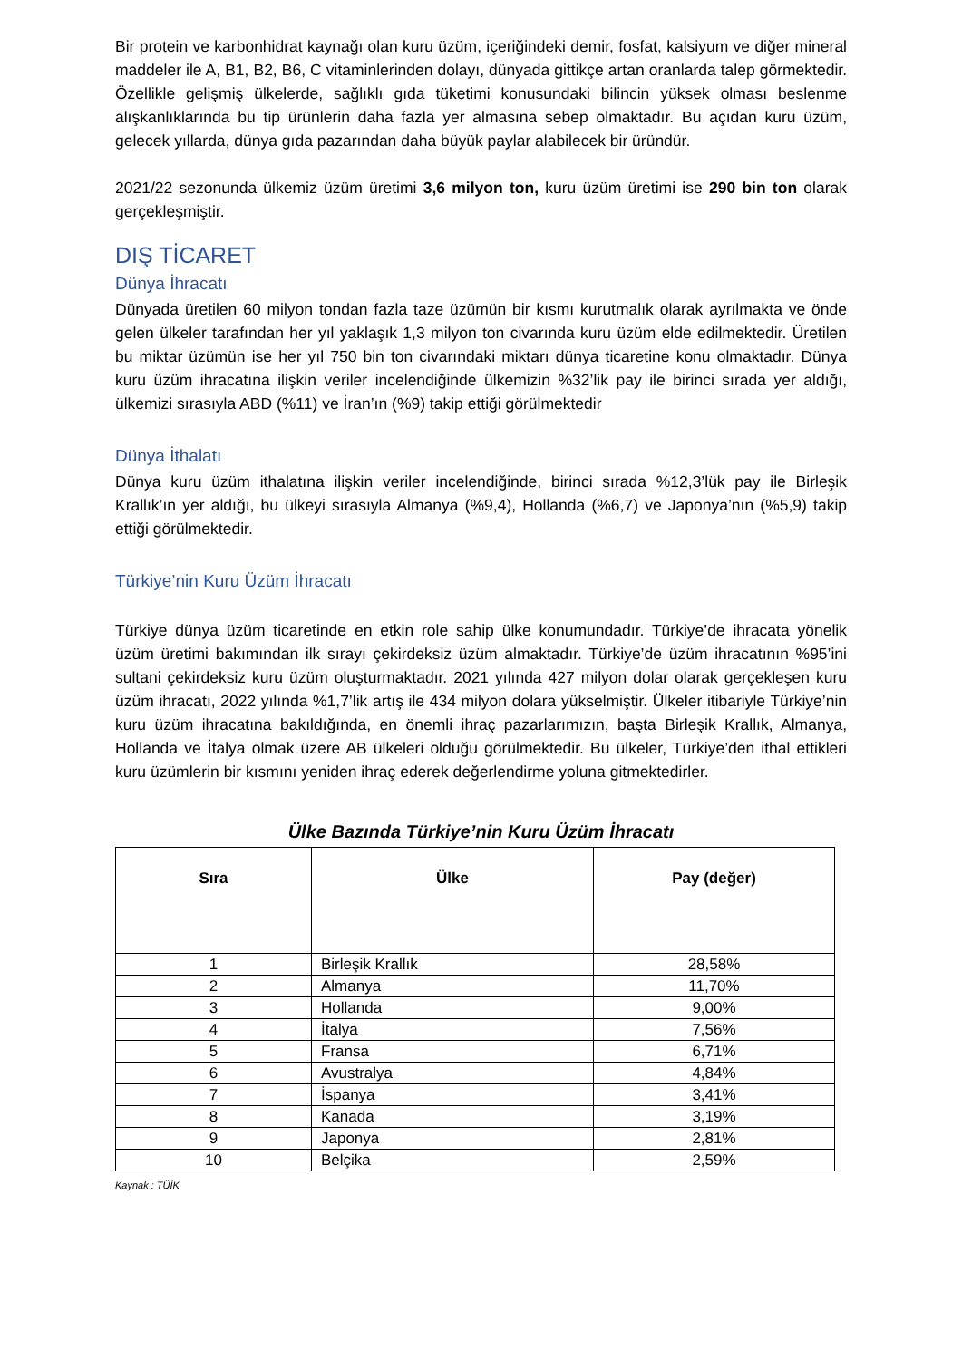Bir protein ve karbonhidrat kaynağı olan kuru üzüm, içeriğindeki demir, fosfat, kalsiyum ve diğer mineral maddeler ile A, B1, B2, B6, C vitaminlerinden dolayı, dünyada gittikçe artan oranlarda talep görmektedir. Özellikle gelişmiş ülkelerde, sağlıklı gıda tüketimi konusundaki bilincin yüksek olması beslenme alışkanlıklarında bu tip ürünlerin daha fazla yer almasına sebep olmaktadır. Bu açıdan kuru üzüm, gelecek yıllarda, dünya gıda pazarından daha büyük paylar alabilecek bir üründür.
2021/22 sezonunda ülkemiz üzüm üretimi 3,6 milyon ton, kuru üzüm üretimi ise 290 bin ton olarak gerçekleşmiştir.
DIŞ TİCARET
Dünya İhracatı
Dünyada üretilen 60 milyon tondan fazla taze üzümün bir kısmı kurutmalık olarak ayrılmakta ve önde gelen ülkeler tarafından her yıl yaklaşık 1,3 milyon ton civarında kuru üzüm elde edilmektedir. Üretilen bu miktar üzümün ise her yıl 750 bin ton civarındaki miktarı dünya ticaretine konu olmaktadır. Dünya kuru üzüm ihracatına ilişkin veriler incelendiğinde ülkemizin %32’lik pay ile birinci sırada yer aldığı, ülkemizi sırasıyla ABD (%11) ve İran’ın (%9) takip ettiği görülmektedir
Dünya İthalatı
Dünya kuru üzüm ithalatına ilişkin veriler incelendiğinde, birinci sırada %12,3’lük pay ile Birleşik Krallık’ın yer aldığı, bu ülkeyi sırasıyla Almanya (%9,4), Hollanda (%6,7) ve Japonya’nın (%5,9) takip ettiği görülmektedir.
Türkiye’nin Kuru Üzüm İhracatı
Türkiye dünya üzüm ticaretinde en etkin role sahip ülke konumundadır. Türkiye’de ihracata yönelik üzüm üretimi bakımından ilk sırayı çekirdeksiz üzüm almaktadır. Türkiye’de üzüm ihracatının %95’ini sultani çekirdeksiz kuru üzüm oluşturmaktadır. 2021 yılında 427 milyon dolar olarak gerçekleşen kuru üzüm ihracatı, 2022 yılında %1,7’lik artış ile 434 milyon dolara yükselmiştir. Ülkeler itibariyle Türkiye’nin kuru üzüm ihracatına bakıldığında, en önemli ihraç pazarlarımızın, başta Birleşik Krallık, Almanya, Hollanda ve İtalya olmak üzere AB ülkeleri olduğu görülmektedir. Bu ülkeler, Türkiye’den ithal ettikleri kuru üzümlerin bir kısmını yeniden ihraç ederek değerlendirme yoluna gitmektedirler.
Ülke Bazında Türkiye’nin Kuru Üzüm İhracatı
| Sıra | Ülke | Pay (değer) |
| --- | --- | --- |
| 1 | Birleşik Krallık | 28,58% |
| 2 | Almanya | 11,70% |
| 3 | Hollanda | 9,00% |
| 4 | İtalya | 7,56% |
| 5 | Fransa | 6,71% |
| 6 | Avustralya | 4,84% |
| 7 | İspanya | 3,41% |
| 8 | Kanada | 3,19% |
| 9 | Japonya | 2,81% |
| 10 | Belçika | 2,59% |
Kaynak : TÜİK